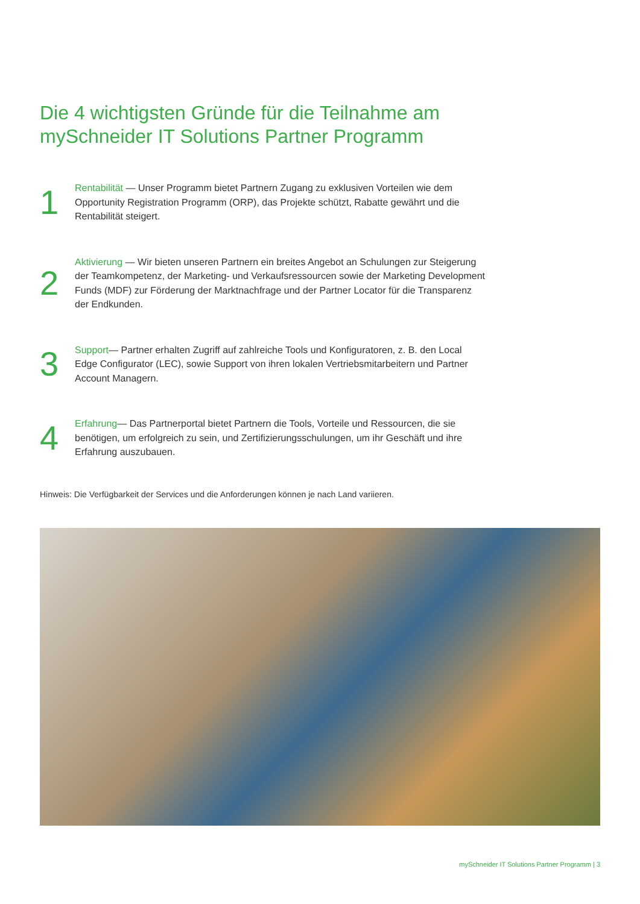Die 4 wichtigsten Gründe für die Teilnahme am mySchneider IT Solutions Partner Programm
1
Rentabilität — Unser Programm bietet Partnern Zugang zu exklusiven Vorteilen wie dem Opportunity Registration Programm (ORP), das Projekte schützt, Rabatte gewährt und die Rentabilität steigert.
2
Aktivierung — Wir bieten unseren Partnern ein breites Angebot an Schulungen zur Steigerung der Teamkompetenz, der Marketing- und Verkaufsressourcen sowie der Marketing Development Funds (MDF) zur Förderung der Marktnachfrage und der Partner Locator für die Transparenz der Endkunden.
3
Support— Partner erhalten Zugriff auf zahlreiche Tools und Konfiguratoren, z. B. den Local Edge Configurator (LEC), sowie Support von ihren lokalen Vertriebsmitarbeitern und Partner Account Managern.
4
Erfahrung— Das Partnerportal bietet Partnern die Tools, Vorteile und Ressourcen, die sie benötigen, um erfolgreich zu sein, und Zertifizierungsschulungen, um ihr Geschäft und ihre Erfahrung auszubauen.
Hinweis: Die Verfügbarkeit der Services und die Anforderungen können je nach Land variieren.
mySchneider IT Solutions Partner Programm | 3